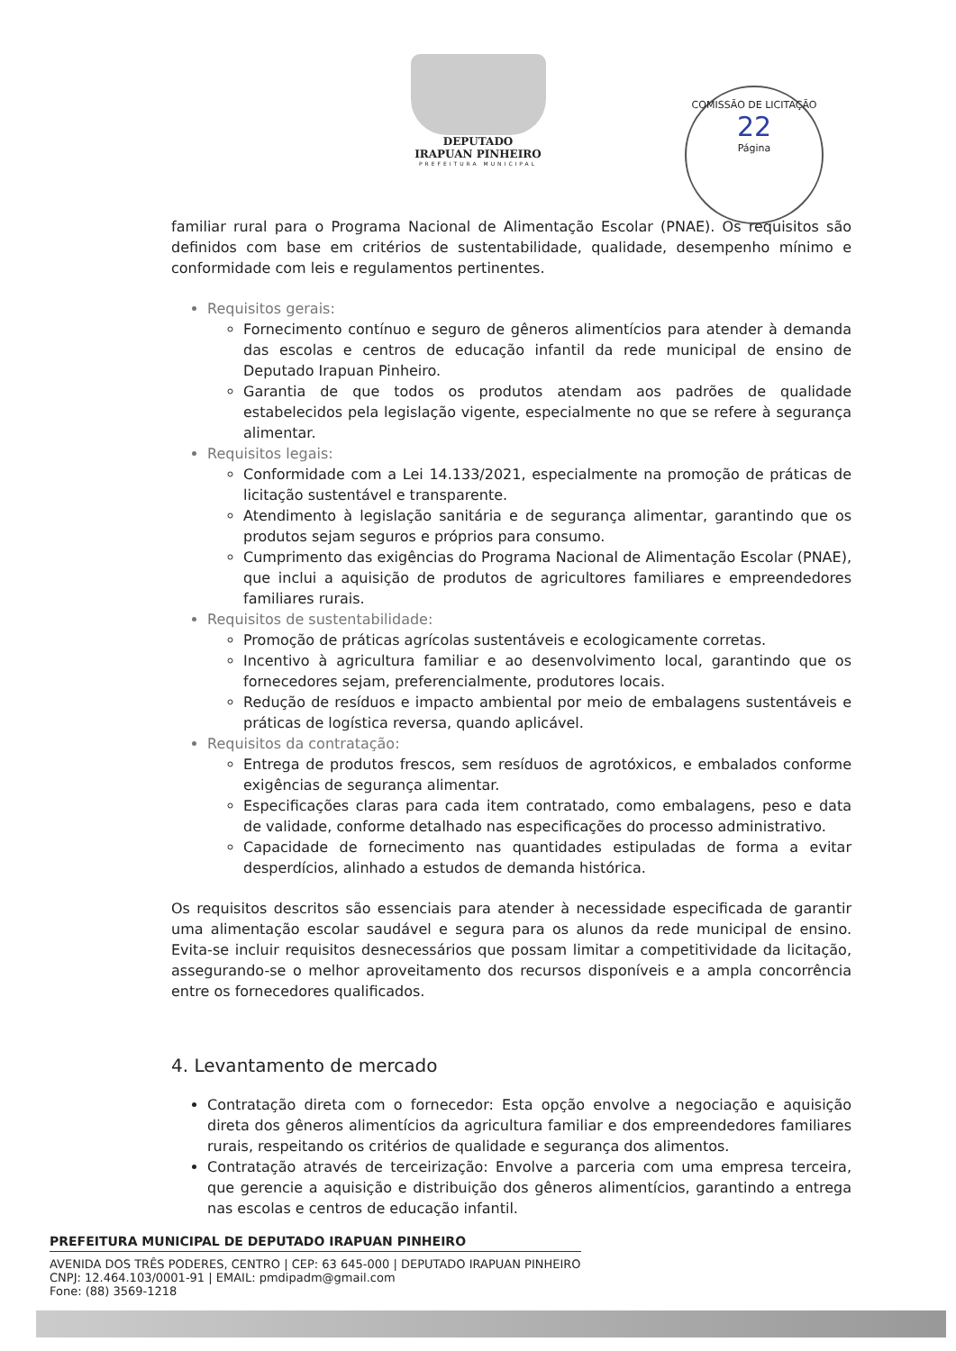DEPUTADO
IRAPUAN PINHEIRO
PREFEITURA MUNICIPAL
COMISSÃO DE LICITAÇÃO
22
Página
familiar rural para o Programa Nacional de Alimentação Escolar (PNAE). Os requisitos são definidos com base em critérios de sustentabilidade, qualidade, desempenho mínimo e conformidade com leis e regulamentos pertinentes.
Requisitos gerais:
Fornecimento contínuo e seguro de gêneros alimentícios para atender à demanda das escolas e centros de educação infantil da rede municipal de ensino de Deputado Irapuan Pinheiro.
Garantia de que todos os produtos atendam aos padrões de qualidade estabelecidos pela legislação vigente, especialmente no que se refere à segurança alimentar.
Requisitos legais:
Conformidade com a Lei 14.133/2021, especialmente na promoção de práticas de licitação sustentável e transparente.
Atendimento à legislação sanitária e de segurança alimentar, garantindo que os produtos sejam seguros e próprios para consumo.
Cumprimento das exigências do Programa Nacional de Alimentação Escolar (PNAE), que inclui a aquisição de produtos de agricultores familiares e empreendedores familiares rurais.
Requisitos de sustentabilidade:
Promoção de práticas agrícolas sustentáveis e ecologicamente corretas.
Incentivo à agricultura familiar e ao desenvolvimento local, garantindo que os fornecedores sejam, preferencialmente, produtores locais.
Redução de resíduos e impacto ambiental por meio de embalagens sustentáveis e práticas de logística reversa, quando aplicável.
Requisitos da contratação:
Entrega de produtos frescos, sem resíduos de agrotóxicos, e embalados conforme exigências de segurança alimentar.
Especificações claras para cada item contratado, como embalagens, peso e data de validade, conforme detalhado nas especificações do processo administrativo.
Capacidade de fornecimento nas quantidades estipuladas de forma a evitar desperdícios, alinhado a estudos de demanda histórica.
Os requisitos descritos são essenciais para atender à necessidade especificada de garantir uma alimentação escolar saudável e segura para os alunos da rede municipal de ensino. Evita-se incluir requisitos desnecessários que possam limitar a competitividade da licitação, assegurando-se o melhor aproveitamento dos recursos disponíveis e a ampla concorrência entre os fornecedores qualificados.
4. Levantamento de mercado
Contratação direta com o fornecedor: Esta opção envolve a negociação e aquisição direta dos gêneros alimentícios da agricultura familiar e dos empreendedores familiares rurais, respeitando os critérios de qualidade e segurança dos alimentos.
Contratação através de terceirização: Envolve a parceria com uma empresa terceira, que gerencie a aquisição e distribuição dos gêneros alimentícios, garantindo a entrega nas escolas e centros de educação infantil.
PREFEITURA MUNICIPAL DE DEPUTADO IRAPUAN PINHEIRO
AVENIDA DOS TRÊS PODERES, CENTRO | CEP: 63 645-000 | DEPUTADO IRAPUAN PINHEIRO
CNPJ: 12.464.103/0001-91 | EMAIL: pmdipadm@gmail.com
Fone: (88) 3569-1218